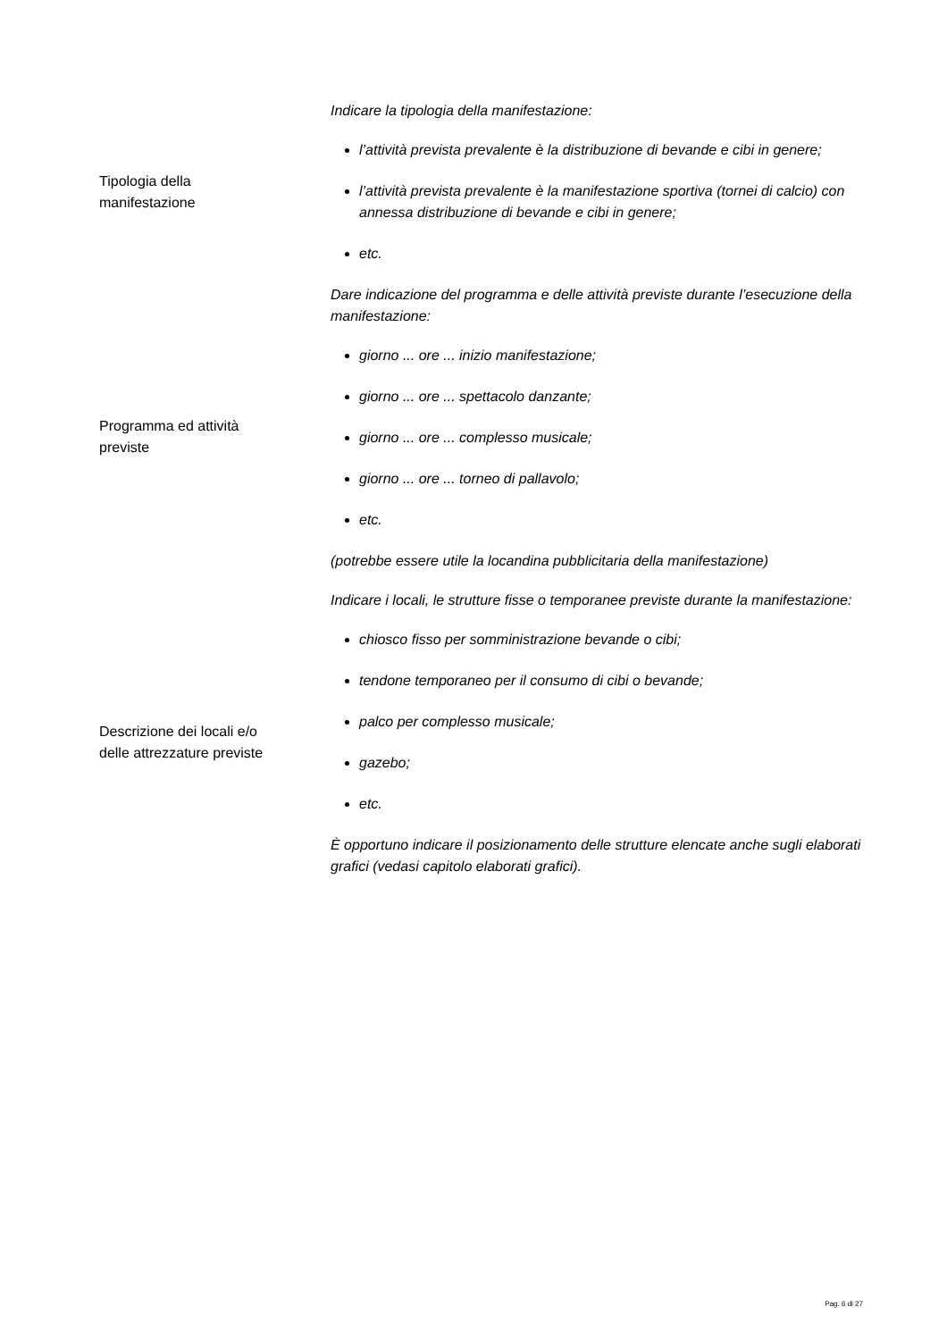Tipologia della
manifestazione
Indicare la tipologia della manifestazione:
l’attività prevista prevalente è la distribuzione di bevande e cibi in genere;
l’attività prevista prevalente è la manifestazione sportiva (tornei di calcio) con annessa distribuzione di bevande e cibi in genere;
etc.
Programma ed attività
previste
Dare indicazione del programma e delle attività previste durante l’esecuzione della manifestazione:
giorno ... ore ... inizio manifestazione;
giorno ... ore ... spettacolo danzante;
giorno ... ore ... complesso musicale;
giorno ... ore ... torneo di pallavolo;
etc.
(potrebbe essere utile la locandina pubblicitaria della manifestazione)
Descrizione dei locali e/o
delle attrezzature previste
Indicare i locali, le strutture fisse o temporanee previste durante la manifestazione:
chiosco fisso per somministrazione bevande o cibi;
tendone temporaneo per il consumo di cibi o bevande;
palco per complesso musicale;
gazebo;
etc.
È opportuno indicare il posizionamento delle strutture elencate anche sugli elaborati grafici (vedasi capitolo elaborati grafici).
Pag. 6 di 27